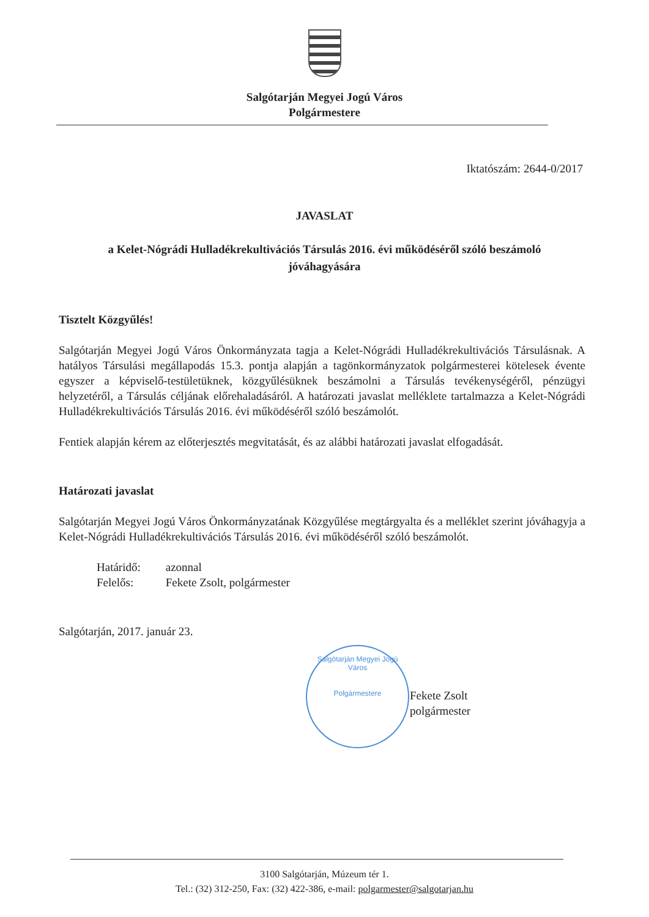Salgótarján Megyei Jogú Város
Polgármestere
Iktatószám: 2644-0/2017
JAVASLAT
a Kelet-Nógrádi Hulladékrekultivációs Társulás 2016. évi működéséről szóló beszámoló jóváhagyására
Tisztelt Közgyűlés!
Salgótarján Megyei Jogú Város Önkormányzata tagja a Kelet-Nógrádi Hulladékrekultivációs Társulásnak. A hatályos Társulási megállapodás 15.3. pontja alapján a tagönkormányzatok polgármesterei kötelesek évente egyszer a képviselő-testületüknek, közgyűlésüknek beszámolni a Társulás tevékenységéről, pénzügyi helyzetéről, a Társulás céljának előrehaladásáról. A határozati javaslat melléklete tartalmazza a Kelet-Nógrádi Hulladékrekultivációs Társulás 2016. évi működéséről szóló beszámolót.
Fentiek alapján kérem az előterjesztés megvitatását, és az alábbi határozati javaslat elfogadását.
Határozati javaslat
Salgótarján Megyei Jogú Város Önkormányzatának Közgyűlése megtárgyalta és a melléklet szerint jóváhagyja a Kelet-Nógrádi Hulladékrekultivációs Társulás 2016. évi működéséről szóló beszámolót.
Határidő: azonnal
Felelős: Fekete Zsolt, polgármester
Salgótarján, 2017. január 23.
Salgótarján Megyei Jogú Város
Polgármestere
Fekete Zsolt
polgármester
3100 Salgótarján, Múzeum tér 1.
Tel.: (32) 312-250, Fax: (32) 422-386, e-mail: polgarmester@salgotarjan.hu